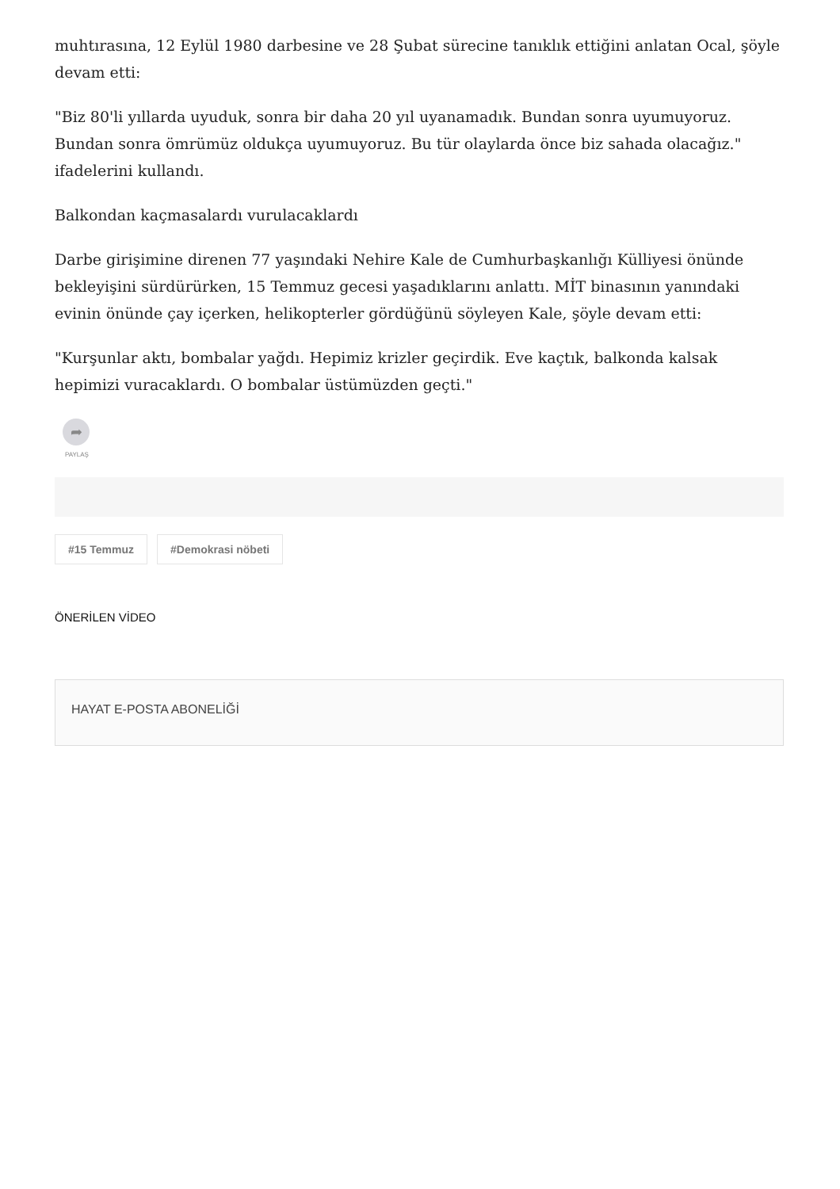muhtırasına, 12 Eylül 1980 darbesine ve 28 Şubat sürecine tanıklık ettiğini anlatan Ocal, şöyle devam etti:
"Biz 80'li yıllarda uyuduk, sonra bir daha 20 yıl uyanamadık. Bundan sonra uyumuyoruz. Bundan sonra ömrümüz oldukça uyumuyoruz. Bu tür olaylarda önce biz sahada olacağız." ifadelerini kullandı.
Balkondan kaçmasalardı vurulacaklardı
Darbe girişimine direnen 77 yaşındaki Nehire Kale de Cumhurbaşkanlığı Külliyesi önünde bekleyişini sürdürürken, 15 Temmuz gecesi yaşadıklarını anlattı. MİT binasının yanındaki evinin önünde çay içerken, helikopterler gördüğünü söyleyen Kale, şöyle devam etti:
"Kurşunlar aktı, bombalar yağdı. Hepimiz krizler geçirdik. Eve kaçtık, balkonda kalsak hepimizi vuracaklardı. O bombalar üstümüzden geçti."
➦
PAYLAŞ
#15 Temmuz #Demokrasi nöbeti
ÖNERİLEN VİDEO
HAYAT E-POSTA ABONELİĞİ